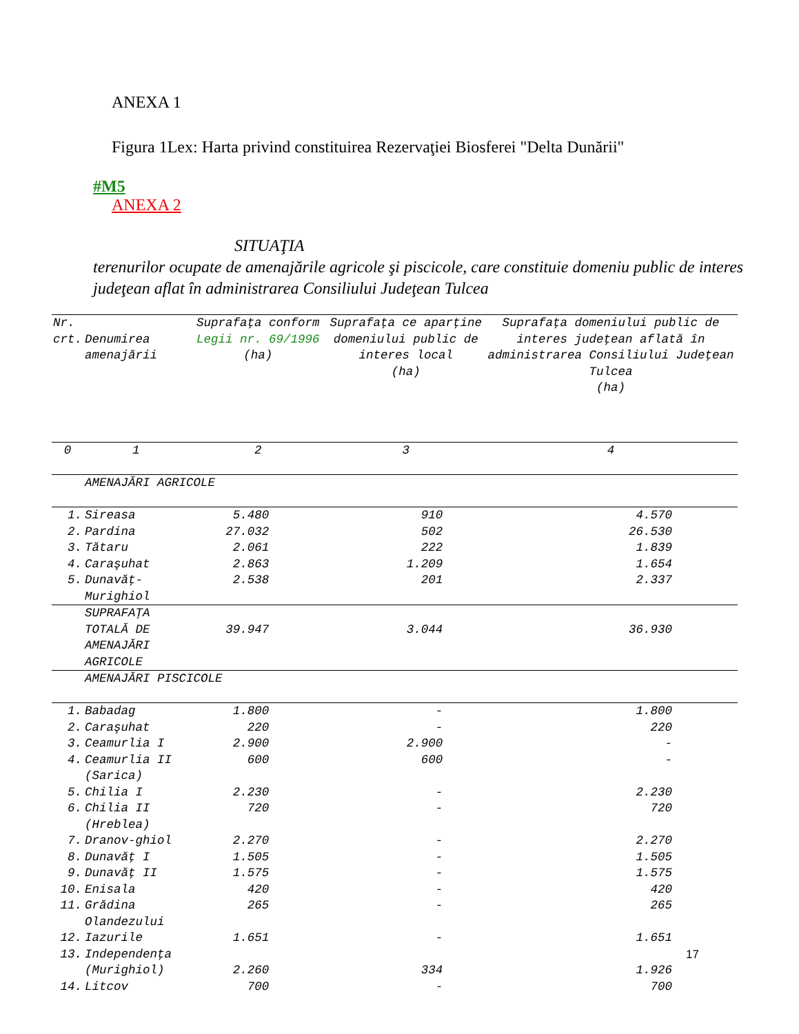ANEXA 1
Figura 1Lex: Harta privind constituirea Rezervaţiei Biosferei "Delta Dunării"
#M5
ANEXA 2
SITUAŢIA
terenurilor ocupate de amenajările agricole şi piscicole, care constituie domeniu public de interes judeţean aflat în administrarea Consiliului Judeţean Tulcea
| Nr. crt. | Denumirea amenajării | Suprafaţa conform Legii nr. 69/1996 (ha) | Suprafaţa ce aparţine domeniului public de interes local (ha) | Suprafaţa domeniului public de interes judeţean aflată în administrarea Consiliului Judeţean Tulcea (ha) |
| --- | --- | --- | --- | --- |
| 0 | 1 | 2 | 3 | 4 |
| | AMENAJĂRI AGRICOLE | | | |
| 1. | Sireasa | 5.480 | 910 | 4.570 |
| 2. | Pardina | 27.032 | 502 | 26.530 |
| 3. | Tătaru | 2.061 | 222 | 1.839 |
| 4. | Caraşuhat | 2.863 | 1.209 | 1.654 |
| 5. | Dunavăţ-Murighiol | 2.538 | 201 | 2.337 |
| | SUPRAFAŢA TOTALĂ DE AMENAJĂRI AGRICOLE | 39.947 | 3.044 | 36.930 |
| | AMENAJĂRI PISCICOLE | | | |
| 1. | Babadag | 1.800 | - | 1.800 |
| 2. | Caraşuhat | 220 | - | 220 |
| 3. | Ceamurlia I | 2.900 | 2.900 | - |
| 4. | Ceamurlia II (Sarica) | 600 | 600 | - |
| 5. | Chilia I | 2.230 | - | 2.230 |
| 6. | Chilia II (Hreblea) | 720 | - | 720 |
| 7. | Dranov-ghiol | 2.270 | - | 2.270 |
| 8. | Dunavăţ I | 1.505 | - | 1.505 |
| 9. | Dunavăţ II | 1.575 | - | 1.575 |
| 10. | Enisala | 420 | - | 420 |
| 11. | Grădina Olandezului | 265 | - | 265 |
| 12. | Iazurile | 1.651 | - | 1.651 |
| 13. | Independenţa (Murighiol) | 2.260 | 334 | 1.926 |
| 14. | Litcov | 700 | - | 700 |
17